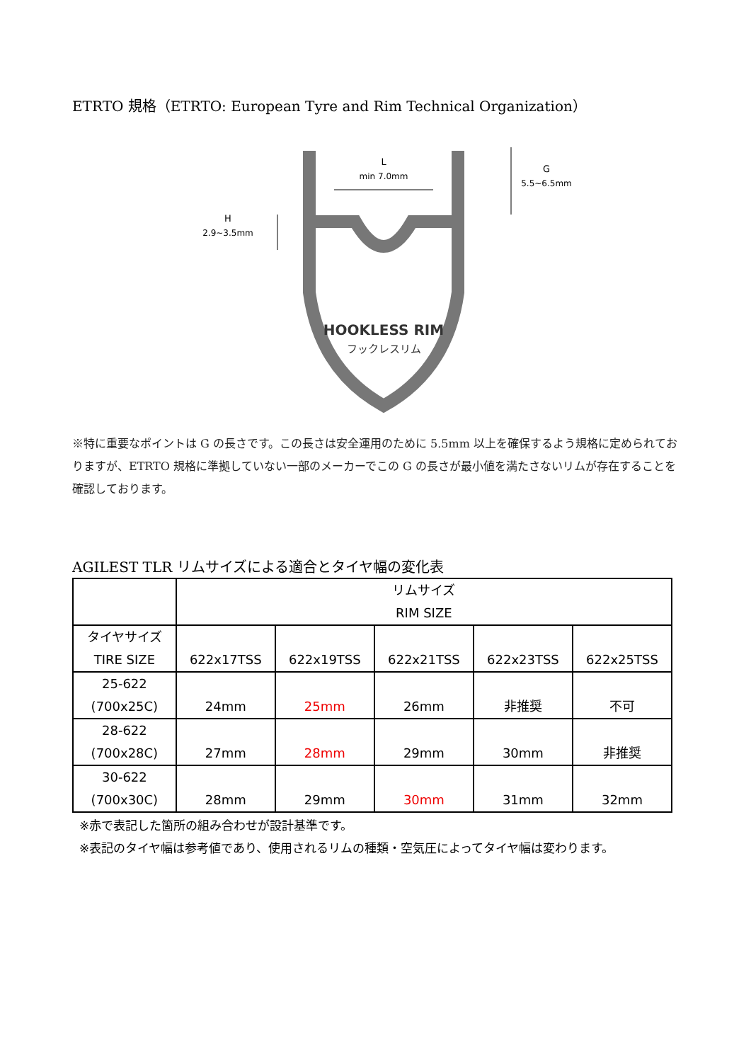ETRTO 規格（ETRTO: European Tyre and Rim Technical Organization）
HOOKLESS RIM
フックレスリム
L
min 7.0mm
G
5.5~6.5mm
H
2.9~3.5mm
※特に重要なポイントは G の長さです。この長さは安全運用のために 5.5mm 以上を確保するよう規格に定められておりますが、ETRTO 規格に準拠していない一部のメーカーでこの G の長さが最小値を満たさないリムが存在することを確認しております。
AGILEST TLR リムサイズによる適合とタイヤ幅の変化表
| | リムサイズ RIM SIZE | | | | |
| タイヤサイズ TIRE SIZE | 622x17TSS | 622x19TSS | 622x21TSS | 622x23TSS | 622x25TSS |
| 25-622 (700x25C) | 24mm | 25mm | 26mm | 非推奨 | 不可 |
| 28-622 (700x28C) | 27mm | 28mm | 29mm | 30mm | 非推奨 |
| 30-622 (700x30C) | 28mm | 29mm | 30mm | 31mm | 32mm |
※赤で表記した箇所の組み合わせが設計基準です。
※表記のタイヤ幅は参考値であり、使用されるリムの種類・空気圧によってタイヤ幅は変わります。